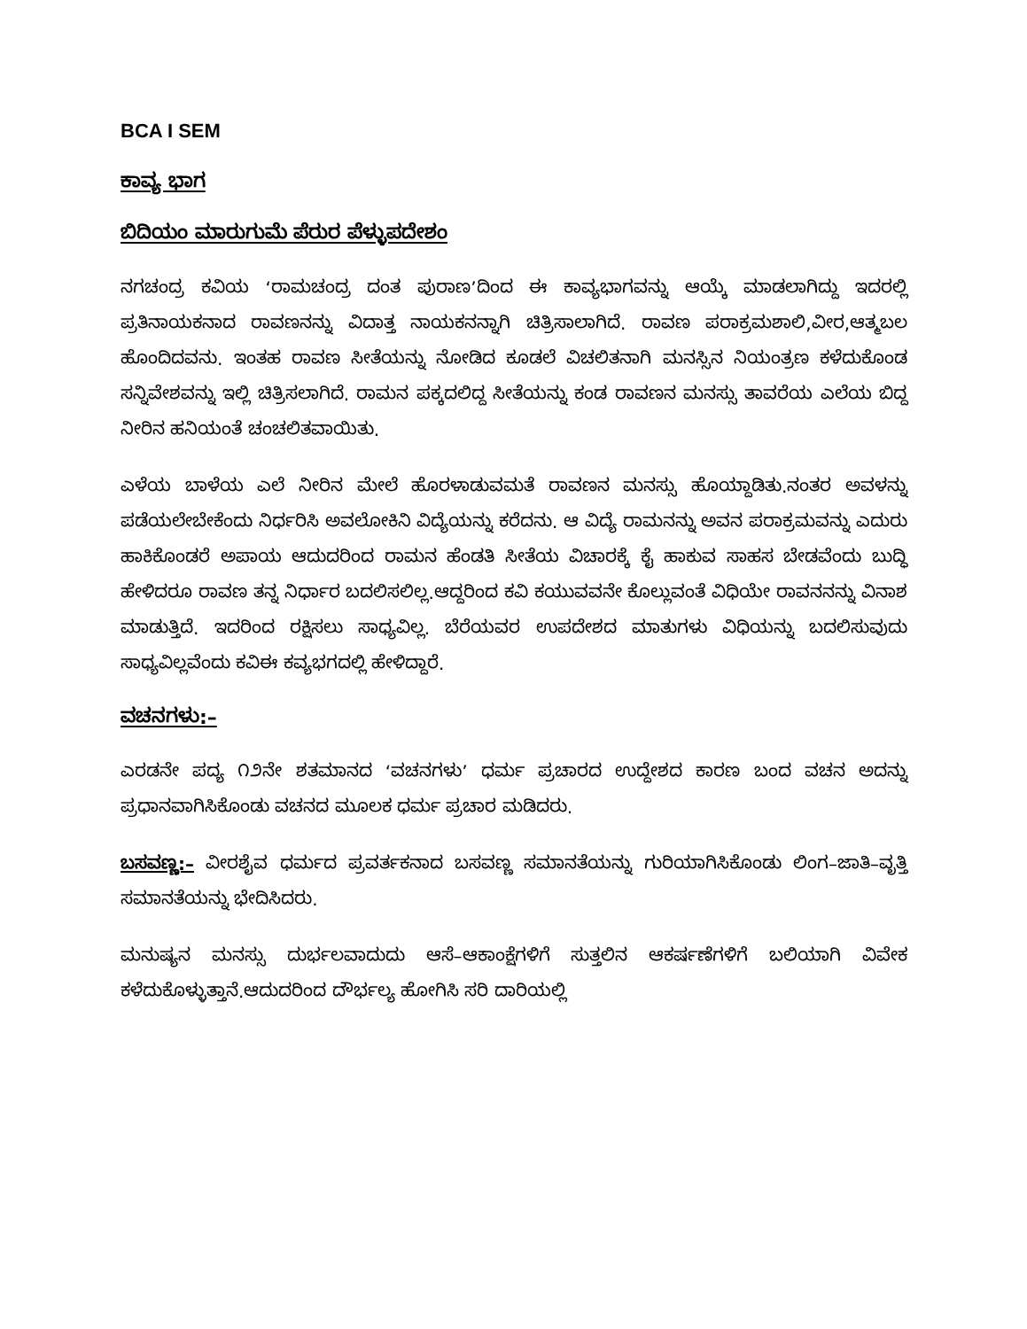BCA I SEM
ಕಾವ್ಯ ಭಾಗ
ಬಿದಿಯಂ ಮಾರುಗುಮೆ ಪೆರುರ ಪೆಳ್ಳುಪದೇಶಂ
ನಗಚಂದ್ರ ಕವಿಯ ‘ರಾಮಚಂದ್ರ ದಂತ ಪುರಾಣ’ದಿಂದ ಈ ಕಾವ್ಯಭಾಗವನ್ನು ಆಯ್ಕೆ ಮಾಡಲಾಗಿದ್ದು ಇದರಲ್ಲಿ ಪ್ರತಿನಾಯಕನಾದ ರಾವಣನನ್ನು ವಿದಾತ್ತ ನಾಯಕನನ್ನಾಗಿ ಚಿತ್ರಿಸಾಲಾಗಿದೆ. ರಾವಣ ಪರಾಕ್ರಮಶಾಲಿ,ವೀರ,ಆತ್ಮಬಲ ಹೊಂದಿದವನು. ಇಂತಹ ರಾವಣ ಸೀತೆಯನ್ನು ನೋಡಿದ ಕೂಡಲೆ ವಿಚಲಿತನಾಗಿ ಮನಸ್ಸಿನ ನಿಯಂತ್ರಣ ಕಳೆದುಕೊಂಡ ಸನ್ನಿವೇಶವನ್ನು ಇಲ್ಲಿ ಚಿತ್ರಿಸಲಾಗಿದೆ. ರಾಮನ ಪಕ್ಕದಲಿದ್ದ ಸೀತೆಯನ್ನು ಕಂಡ ರಾವಣನ ಮನಸ್ಸು ತಾವರೆಯ ಎಲೆಯ ಬಿದ್ದ ನೀರಿನ ಹನಿಯಂತೆ ಚಂಚಲಿತವಾಯಿತು.
ಎಳೆಯ ಬಾಳೆಯ ಎಲೆ ನೀರಿನ ಮೇಲೆ ಹೊರಳಾಡುವಮತೆ ರಾವಣನ ಮನಸ್ಸು ಹೊಯ್ದಾಡಿತು.ನಂತರ ಅವಳನ್ನು ಪಡೆಯಲೇಬೇಕೆಂದು ನಿರ್ಧರಿಸಿ ಅವಲೋಕಿನಿ ವಿದ್ಯೆಯನ್ನು ಕರೆದನು. ಆ ವಿದ್ಯೆ ರಾಮನನ್ನು ಅವನ ಪರಾಕ್ರಮವನ್ನು ಎದುರು ಹಾಕಿಕೊಂಡರೆ ಅಪಾಯ ಆದುದರಿಂದ ರಾಮನ ಹೆಂಡತಿ ಸೀತೆಯ ವಿಚಾರಕ್ಕೆ ಕೈ ಹಾಕುವ ಸಾಹಸ ಬೇಡವೆಂದು ಬುದ್ಧಿ ಹೇಳಿದರೂ ರಾವಣ ತನ್ನ ನಿರ್ಧಾರ ಬದಲಿಸಲಿಲ್ಲ.ಆದ್ದರಿಂದ ಕವಿ ಕಯುವವನೇ ಕೊಲ್ಲುವಂತೆ ವಿಧಿಯೇ ರಾವನನನ್ನು ವಿನಾಶ ಮಾಡುತ್ತಿದೆ. ಇದರಿಂದ ರಕ್ಷಿಸಲು ಸಾಧ್ಯವಿಲ್ಲ. ಬೆರೆಯವರ ಉಪದೇಶದ ಮಾತುಗಳು ವಿಧಿಯನ್ನು ಬದಲಿಸುವುದು ಸಾಧ್ಯವಿಲ್ಲವೆಂದು ಕವಿಈ ಕವ್ಯಭಗದಲ್ಲಿ ಹೇಳಿದ್ದಾರೆ.
ವಚನಗಳು:–
ಎರಡನೇ ಪದ್ಯ ೧೨ನೇ ಶತಮಾನದ ‘ವಚನಗಳು’ ಧರ್ಮ ಪ್ರಚಾರದ ಉದ್ದೇಶದ ಕಾರಣ ಬಂದ ವಚನ ಅದನ್ನು ಪ್ರಧಾನವಾಗಿಸಿಕೊಂಡು ವಚನದ ಮೂಲಕ ಧರ್ಮ ಪ್ರಚಾರ ಮಡಿದರು.
ಬಸವಣ್ಣ:– ವೀರಶೈವ ಧರ್ಮದ ಪ್ರವರ್ತಕನಾದ ಬಸವಣ್ಣ ಸಮಾನತೆಯನ್ನು ಗುರಿಯಾಗಿಸಿಕೊಂಡು ಲಿಂಗ–ಜಾತಿ–ವೃತ್ತಿ ಸಮಾನತೆಯನ್ನು ಭೇದಿಸಿದರು.
ಮನುಷ್ಯನ ಮನಸ್ಸು ದುರ್ಭಲವಾದುದು ಆಸೆ–ಆಕಾಂಕ್ಷೆಗಳಿಗೆ ಸುತ್ತಲಿನ ಆಕರ್ಷಣೆಗಳಿಗೆ ಬಲಿಯಾಗಿ ವಿವೇಕ ಕಳೆದುಕೊಳ್ಳುತ್ತಾನೆ.ಆದುದರಿಂದ ದೌರ್ಭಲ್ಯ ಹೋಗಿಸಿ ಸರಿ ದಾರಿಯಲ್ಲಿ